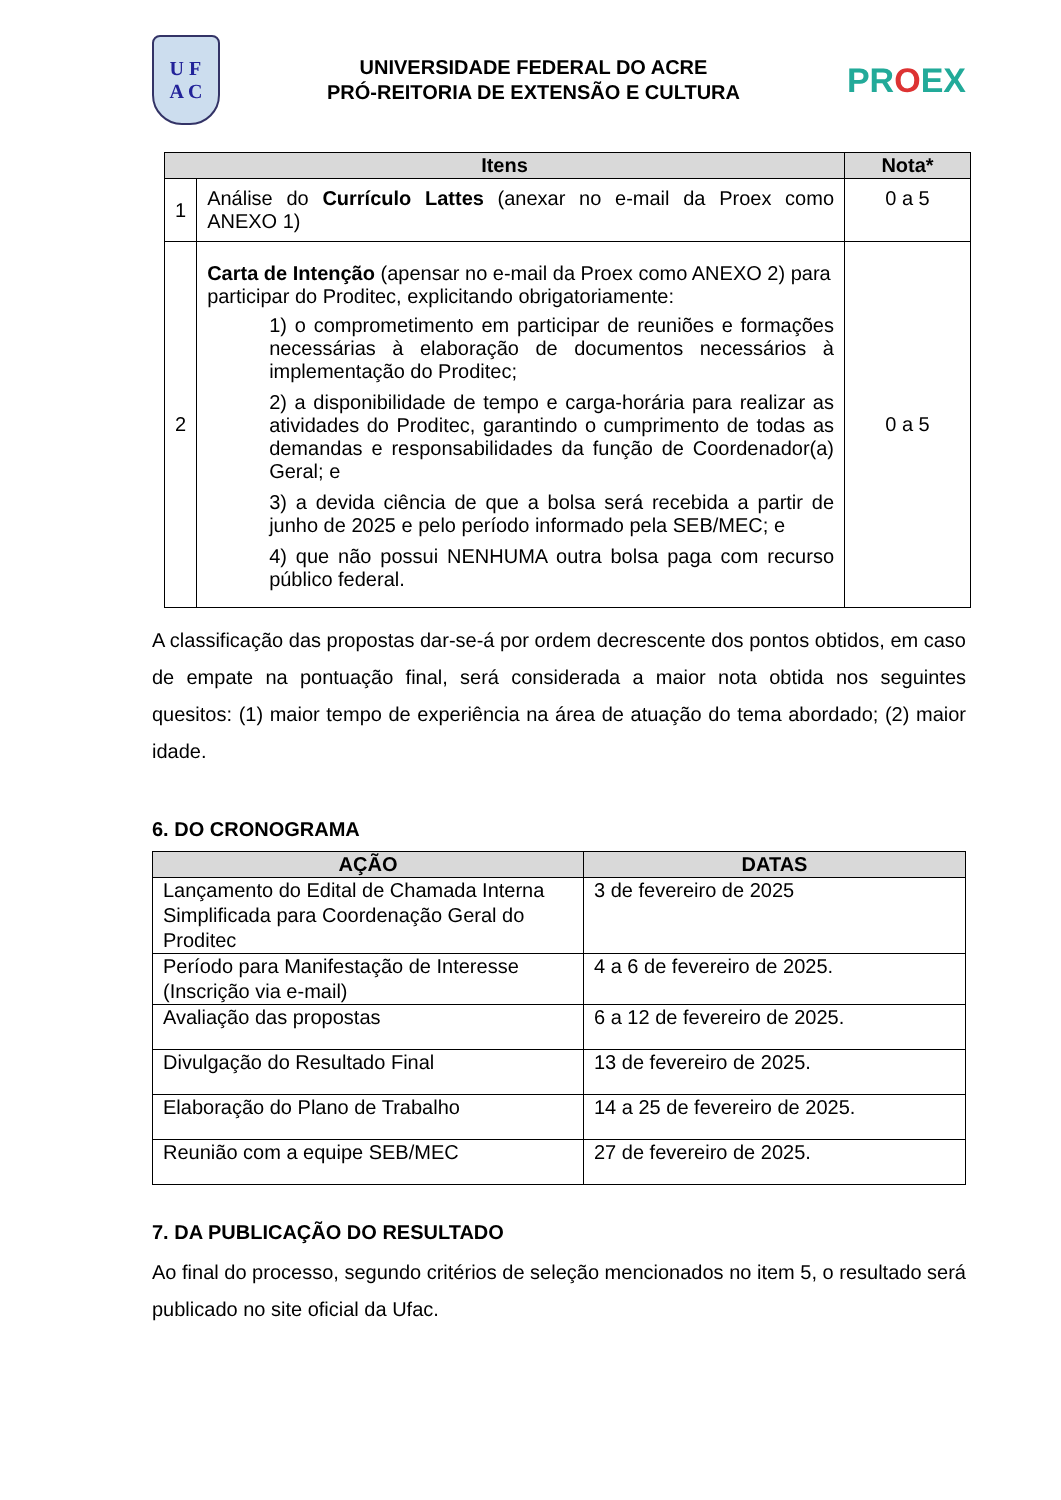U F
A C
UNIVERSIDADE FEDERAL DO ACRE
PRÓ-REITORIA DE EXTENSÃO E CULTURA
PROEX
| Itens | | Nota* |
| --- | --- | --- |
| 1 | Análise do Currículo Lattes (anexar no e-mail da Proex como ANEXO 1) | 0 a 5 |
| 2 | Carta de Intenção (apensar no e-mail da Proex como ANEXO 2) para participar do Proditec, explicitando obrigatoriamente: 1) o comprometimento em participar de reuniões e formações necessárias à elaboração de documentos necessários à implementação do Proditec; 2) a disponibilidade de tempo e carga-horária para realizar as atividades do Proditec, garantindo o cumprimento de todas as demandas e responsabilidades da função de Coordenador(a) Geral; e 3) a devida ciência de que a bolsa será recebida a partir de junho de 2025 e pelo período informado pela SEB/MEC; e 4) que não possui NENHUMA outra bolsa paga com recurso público federal. | 0 a 5 |
A classificação das propostas dar-se-á por ordem decrescente dos pontos obtidos, em caso de empate na pontuação final, será considerada a maior nota obtida nos seguintes quesitos: (1) maior tempo de experiência na área de atuação do tema abordado; (2) maior idade.
6. DO CRONOGRAMA
| AÇÃO | DATAS |
| --- | --- |
| Lançamento do Edital de Chamada Interna Simplificada para Coordenação Geral do Proditec | 3 de fevereiro de 2025 |
| Período para Manifestação de Interesse (Inscrição via e-mail) | 4 a 6 de fevereiro de 2025. |
| Avaliação das propostas | 6 a 12 de fevereiro de 2025. |
| Divulgação do Resultado Final | 13 de fevereiro de 2025. |
| Elaboração do Plano de Trabalho | 14 a 25 de fevereiro de 2025. |
| Reunião com a equipe SEB/MEC | 27 de fevereiro de 2025. |
7. DA PUBLICAÇÃO DO RESULTADO
Ao final do processo, segundo critérios de seleção mencionados no item 5, o resultado será publicado no site oficial da Ufac.